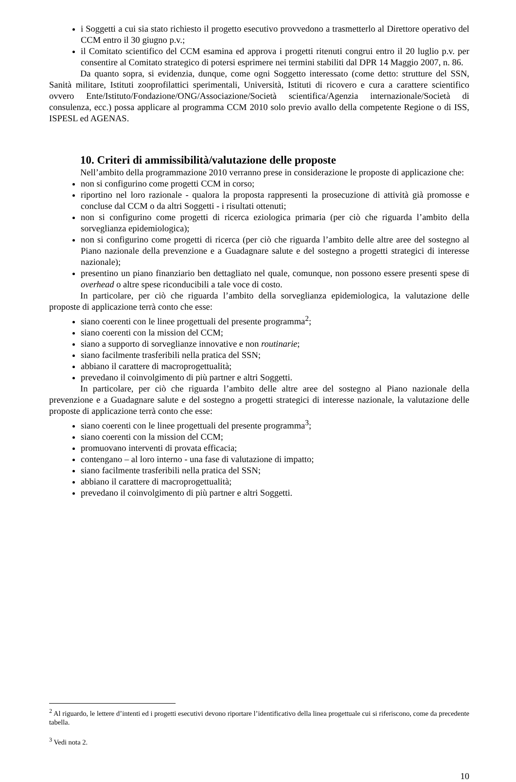i Soggetti a cui sia stato richiesto il progetto esecutivo provvedono a trasmetterlo al Direttore operativo del CCM entro il 30 giugno p.v.;
il Comitato scientifico del CCM esamina ed approva i progetti ritenuti congrui entro il 20 luglio p.v. per consentire al Comitato strategico di potersi esprimere nei termini stabiliti dal DPR 14 Maggio 2007, n. 86.
Da quanto sopra, si evidenzia, dunque, come ogni Soggetto interessato (come detto: strutture del SSN, Sanità militare, Istituti zooprofilattici sperimentali, Università, Istituti di ricovero e cura a carattere scientifico ovvero Ente/Istituto/Fondazione/ONG/Associazione/Società scientifica/Agenzia internazionale/Società di consulenza, ecc.) possa applicare al programma CCM 2010 solo previo avallo della competente Regione o di ISS, ISPESL ed AGENAS.
10. Criteri di ammissibilità/valutazione delle proposte
Nell’ambito della programmazione 2010 verranno prese in considerazione le proposte di applicazione che:
non si configurino come progetti CCM in corso;
riportino nel loro razionale - qualora la proposta rappresenti la prosecuzione di attività già promosse e concluse dal CCM o da altri Soggetti - i risultati ottenuti;
non si configurino come progetti di ricerca eziologica primaria (per ciò che riguarda l’ambito della sorveglianza epidemiologica);
non si configurino come progetti di ricerca (per ciò che riguarda l’ambito delle altre aree del sostegno al Piano nazionale della prevenzione e a Guadagnare salute e del sostegno a progetti strategici di interesse nazionale);
presentino un piano finanziario ben dettagliato nel quale, comunque, non possono essere presenti spese di overhead o altre spese riconducibili a tale voce di costo.
In particolare, per ciò che riguarda l’ambito della sorveglianza epidemiologica, la valutazione delle proposte di applicazione terrà conto che esse:
siano coerenti con le linee progettuali del presente programma<sup>2</sup>;
siano coerenti con la mission del CCM;
siano a supporto di sorveglianze innovative e non routinarie;
siano facilmente trasferibili nella pratica del SSN;
abbiano il carattere di macroprogettualità;
prevedano il coinvolgimento di più partner e altri Soggetti.
In particolare, per ciò che riguarda l’ambito delle altre aree del sostegno al Piano nazionale della prevenzione e a Guadagnare salute e del sostegno a progetti strategici di interesse nazionale, la valutazione delle proposte di applicazione terrà conto che esse:
siano coerenti con le linee progettuali del presente programma<sup>3</sup>;
siano coerenti con la mission del CCM;
promuovano interventi di provata efficacia;
contengano – al loro interno - una fase di valutazione di impatto;
siano facilmente trasferibili nella pratica del SSN;
abbiano il carattere di macroprogettualità;
prevedano il coinvolgimento di più partner e altri Soggetti.
<sup>2</sup> Al riguardo, le lettere d’intenti ed i progetti esecutivi devono riportare l’identificativo della linea progettuale cui si riferiscono, come da precedente tabella.
<sup>3</sup> Vedi nota 2.
10